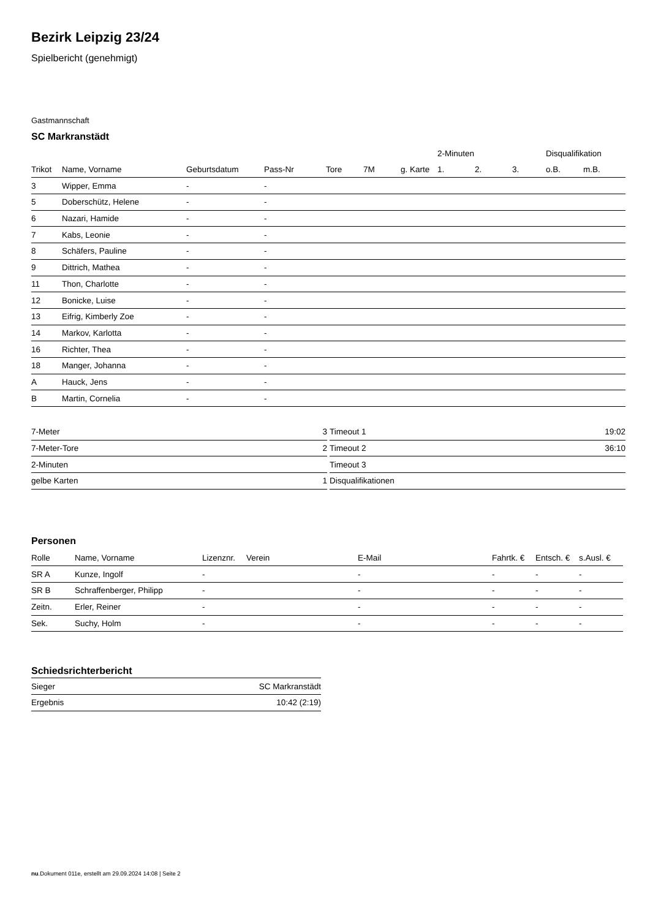Bezirk Leipzig 23/24
Spielbericht (genehmigt)
Gastmannschaft
SC Markranstädt
| | | | | | | | 2-Minuten | | | Disqualifikation | |
| --- | --- | --- | --- | --- | --- | --- | --- | --- | --- | --- | --- |
| Trikot | Name, Vorname | Geburtsdatum | Pass-Nr | Tore | 7M | g. Karte | 1. | 2. | 3. | o.B. | m.B. |
| 3 | Wipper, Emma | - | - | | | | | | | | |
| 5 | Doberschütz, Helene | - | - | | | | | | | | |
| 6 | Nazari, Hamide | - | - | | | | | | | | |
| 7 | Kabs, Leonie | - | - | | | | | | | | |
| 8 | Schäfers, Pauline | - | - | | | | | | | | |
| 9 | Dittrich, Mathea | - | - | | | | | | | | |
| 11 | Thon, Charlotte | - | - | | | | | | | | |
| 12 | Bonicke, Luise | - | - | | | | | | | | |
| 13 | Eifrig, Kimberly Zoe | - | - | | | | | | | | |
| 14 | Markov, Karlotta | - | - | | | | | | | | |
| 16 | Richter, Thea | - | - | | | | | | | | |
| 18 | Manger, Johanna | - | - | | | | | | | | |
| A | Hauck, Jens | - | - | | | | | | | | |
| B | Martin, Cornelia | - | - | | | | | | | | |
| 7-Meter | 3 |
| 7-Meter-Tore | 2 |
| 2-Minuten | |
| gelbe Karten | 1 |
| Timeout 1 | 19:02 |
| Timeout 2 | 36:10 |
| Timeout 3 | |
| Disqualifikationen | |
Personen
| Rolle | Name, Vorname | Lizenznr. | Verein | E-Mail | Fahrtk. € | Entsch. € | s.Ausl. € |
| --- | --- | --- | --- | --- | --- | --- | --- |
| SR A | Kunze, Ingolf | - | | - | - | - | - |
| SR B | Schraffenberger, Philipp | - | | - | - | - | - |
| Zeitn. | Erler, Reiner | - | | - | - | - | - |
| Sek. | Suchy, Holm | - | | - | - | - | - |
Schiedsrichterbericht
| Sieger | SC Markranstädt |
| Ergebnis | 10:42 (2:19) |
nu.Dokument 011e, erstellt am 29.09.2024 14:08 | Seite 2